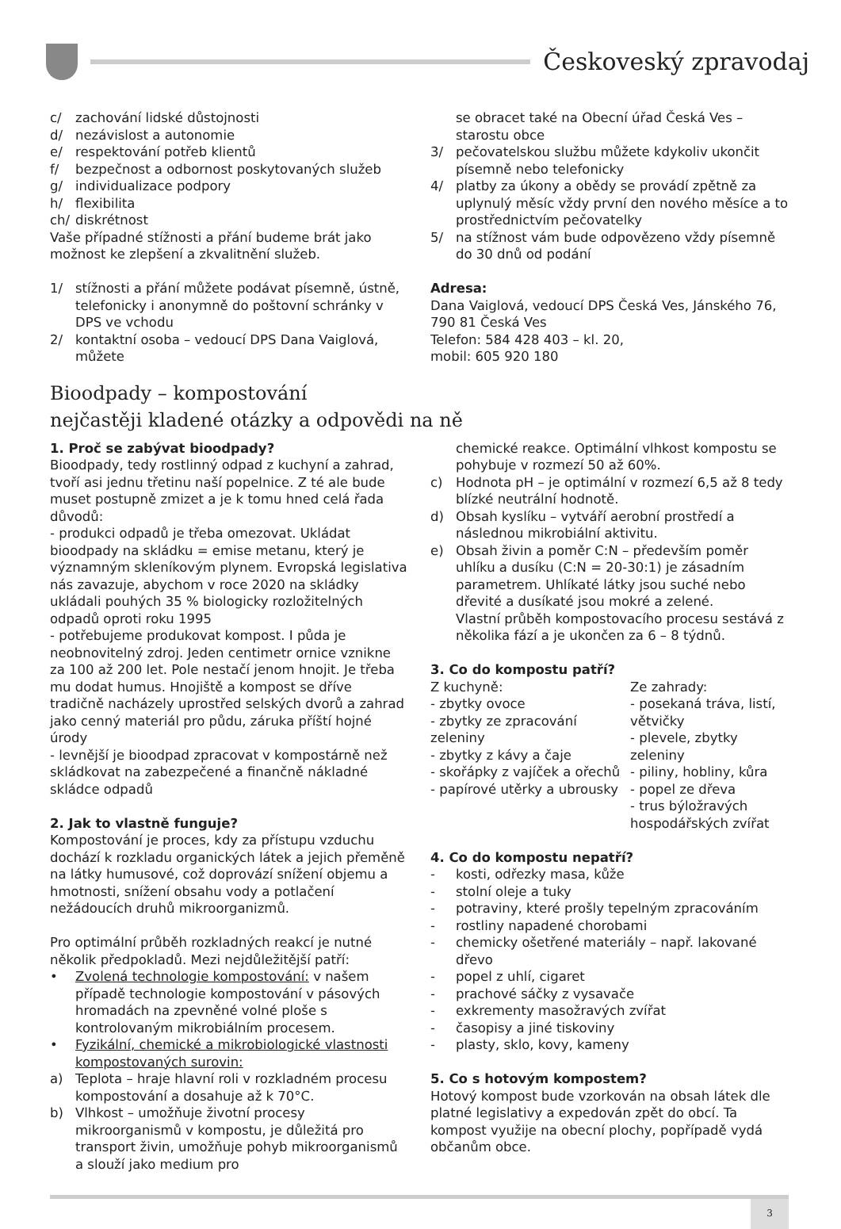Českoveský zpravodaj
c/ zachování lidské důstojnosti
d/ nezávislost a autonomie
e/ respektování potřeb klientů
f/ bezpečnost a odbornost poskytovaných služeb
g/ individualizace podpory
h/ flexibilita
ch/ diskrétnost
Vaše případné stížnosti a přání budeme brát jako možnost ke zlepšení a zkvalitnění služeb.
1/ stížnosti a přání můžete podávat písemně, ústně, telefonicky i anonymně do poštovní schránky v DPS ve vchodu
2/ kontaktní osoba – vedoucí DPS Dana Vaiglová, můžete
se obracet také na Obecní úřad Česká Ves – starostu obce
3/ pečovatelskou službu můžete kdykoliv ukončit písemně nebo telefonicky
4/ platby za úkony a obědy se provádí zpětně za uplynulý měsíc vždy první den nového měsíce a to prostřednictvím pečovatelky
5/ na stížnost vám bude odpovězeno vždy písemně do 30 dnů od podání
Adresa:
Dana Vaiglová, vedoucí DPS Česká Ves, Jánského 76, 790 81 Česká Ves
Telefon: 584 428 403 – kl. 20,
mobil: 605 920 180
Bioodpady – kompostování
nejčastěji kladené otázky a odpovědi na ně
1. Proč se zabývat bioodpady?
Bioodpady, tedy rostlinný odpad z kuchyní a zahrad, tvoří asi jednu třetinu naší popelnice. Z té ale bude muset postupně zmizet a je k tomu hned celá řada důvodů:
- produkci odpadů je třeba omezovat. Ukládat bioodpady na skládku = emise metanu, který je významným skleníkovým plynem. Evropská legislativa nás zavazuje, abychom v roce 2020 na skládky ukládali pouhých 35 % biologicky rozložitelných odpadů oproti roku 1995
- potřebujeme produkovat kompost. I půda je neobnovitelný zdroj. Jeden centimetr ornice vznikne za 100 až 200 let. Pole nestačí jenom hnojit. Je třeba mu dodat humus. Hnojiště a kompost se dříve tradičně nacházely uprostřed selských dvorů a zahrad jako cenný materiál pro půdu, záruka příští hojné úrody
- levnější je bioodpad zpracovat v kompostárně než skládkovat na zabezpečené a finančně nákladné skládce odpadů
2. Jak to vlastně funguje?
Kompostování je proces, kdy za přístupu vzduchu dochází k rozkladu organických látek a jejich přeměně na látky humusové, což doprovází snížení objemu a hmotnosti, snížení obsahu vody a potlačení nežádoucích druhů mikroorganizmů.
Pro optimální průběh rozkladných reakcí je nutné několik předpokladů. Mezi nejdůležitější patří:
• Zvolená technologie kompostování: v našem případě technologie kompostování v pásových hromadách na zpevněné volné ploše s kontrolovaným mikrobiálním procesem.
• Fyzikální, chemické a mikrobiologické vlastnosti kompostovaných surovin:
a) Teplota – hraje hlavní roli v rozkladném procesu kompostování a dosahuje až k 70°C.
b) Vlhkost – umožňuje životní procesy mikroorganismů v kompostu, je důležitá pro transport živin, umožňuje pohyb mikroorganismů a slouží jako medium pro
chemické reakce. Optimální vlhkost kompostu se pohybuje v rozmezí 50 až 60%.
c) Hodnota pH – je optimální v rozmezí 6,5 až 8 tedy blízké neutrální hodnotě.
d) Obsah kyslíku – vytváří aerobní prostředí a následnou mikrobiální aktivitu.
e) Obsah živin a poměr C:N – především poměr uhlíku a dusíku (C:N = 20-30:1) je zásadním parametrem. Uhlíkaté látky jsou suché nebo dřevité a dusíkaté jsou mokré a zelené.
Vlastní průběh kompostovacího procesu sestává z několika fází a je ukončen za 6 – 8 týdnů.
3. Co do kompostu patří?
Z kuchyně:
- zbytky ovoce
- zbytky ze zpracování zeleniny
- zbytky z kávy a čaje
- skořápky z vajíček a ořechů
- papírové utěrky a ubrousky
Ze zahrady:
- posekaná tráva, listí, větvičky
- plevele, zbytky zeleniny
- piliny, hobliny, kůra
- popel ze dřeva
- trus býložravých hospodářských zvířat
4. Co do kompostu nepatří?
- kosti, odřezky masa, kůže
- stolní oleje a tuky
- potraviny, které prošly tepelným zpracováním
- rostliny napadené chorobami
- chemicky ošetřené materiály – např. lakované dřevo
- popel z uhlí, cigaret
- prachové sáčky z vysavače
- exkrementy masožravých zvířat
- časopisy a jiné tiskoviny
- plasty, sklo, kovy, kameny
5. Co s hotovým kompostem?
Hotový kompost bude vzorkován na obsah látek dle platné legislativy a expedován zpět do obcí. Ta kompost využije na obecní plochy, popřípadě vydá občanům obce.
3